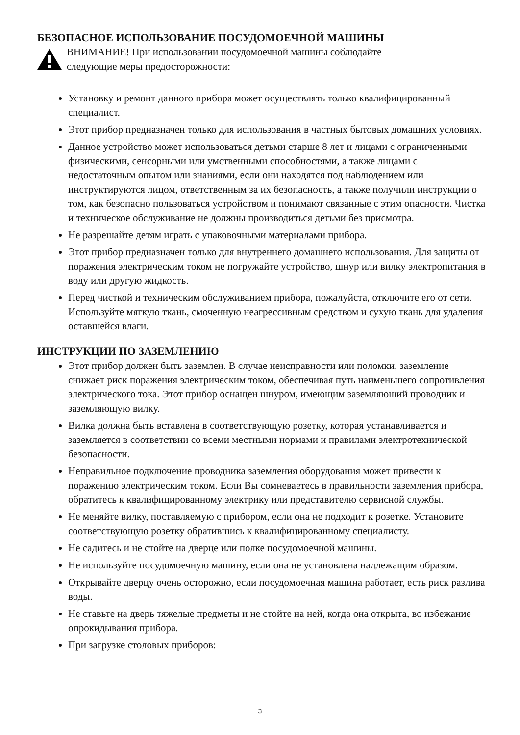БЕЗОПАСНОЕ ИСПОЛЬЗОВАНИЕ ПОСУДОМОЕЧНОЙ МАШИНЫ
ВНИМАНИЕ! При использовании посудомоечной машины соблюдайте
следующие меры предосторожности:
Установку и ремонт данного прибора может осуществлять только квалифицированный специалист.
Этот прибор предназначен только для использования в частных бытовых домашних условиях.
Данное устройство может использоваться детьми старше 8 лет и лицами с ограниченными физическими, сенсорными или умственными способностями, а также лицами с недостаточным опытом или знаниями, если они находятся под наблюдением или инструктируются лицом, ответственным за их безопасность, а также получили инструкции о том, как безопасно пользоваться устройством и понимают связанные с этим опасности. Чистка и техническое обслуживание не должны производиться детьми без присмотра.
Не разрешайте детям играть с упаковочными материалами прибора.
Этот прибор предназначен только для внутреннего домашнего использования. Для защиты от поражения электрическим током не погружайте устройство, шнур или вилку электропитания в воду или другую жидкость.
Перед чисткой и техническим обслуживанием прибора, пожалуйста, отключите его от сети. Используйте мягкую ткань, смоченную неагрессивным средством и сухую ткань для удаления оставшейся влаги.
ИНСТРУКЦИИ ПО ЗАЗЕМЛЕНИЮ
Этот прибор должен быть заземлен. В случае неисправности или поломки, заземление снижает риск поражения электрическим током, обеспечивая путь наименьшего сопротивления электрического тока. Этот прибор оснащен шнуром, имеющим заземляющий проводник и заземляющую вилку.
Вилка должна быть вставлена в соответствующую розетку, которая устанавливается и заземляется в соответствии со всеми местными нормами и правилами электротехнической безопасности.
Неправильное подключение проводника заземления оборудования может привести к поражению электрическим током. Если Вы сомневаетесь в правильности заземления прибора, обратитесь к квалифицированному электрику или представителю сервисной службы.
Не меняйте вилку, поставляемую с прибором, если она не подходит к розетке. Установите соответствующую розетку обратившись к квалифицированному специалисту.
Не садитесь и не стойте на дверце или полке посудомоечной машины.
Не используйте посудомоечную машину, если она не установлена надлежащим образом.
Открывайте дверцу очень осторожно, если посудомоечная машина работает, есть риск разлива воды.
Не ставьте на дверь тяжелые предметы и не стойте на ней, когда она открыта, во избежание опрокидывания прибора.
При загрузке столовых приборов:
3